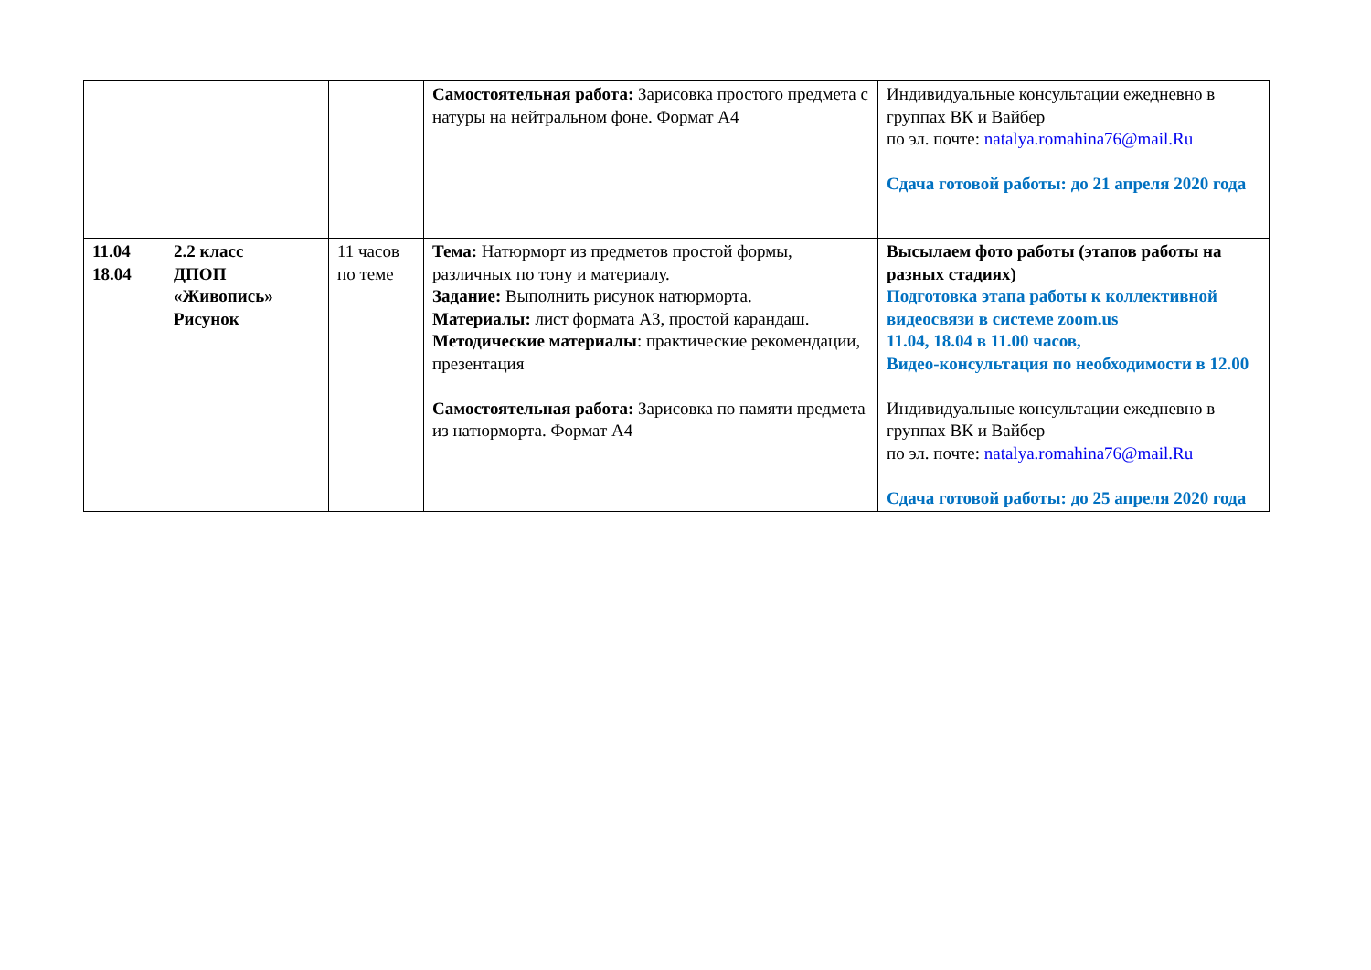| | | | Самостоятельная работа: Зарисовка простого предмета с натуры на нейтральном фоне. Формат А4 | Индивидуальные консультации ежедневно в группах ВК и Вайбер по эл. почте: natalya.romahina76@mail.Ru Сдача готовой работы: до 21 апреля 2020 года |
| 11.04 18.04 | 2.2 класс ДПОП «Живопись» Рисунок | 11 часов по теме | Тема: Натюрморт из предметов простой формы, различных по тону и материалу. Задание: Выполнить рисунок натюрморта. Материалы: лист формата А3, простой карандаш. Методические материалы : практические рекомендации, презентация Самостоятельная работа: Зарисовка по памяти предмета из натюрморта. Формат А4 | Высылаем фото работы (этапов работы на разных стадиях) Подготовка этапа работы к коллективной видеосвязи в системе zoom.us 11.04, 18.04 в 11.00 часов, Видео-консультация по необходимости в 12.00 Индивидуальные консультации ежедневно в группах ВК и Вайбер по эл. почте: natalya.romahina76@mail.Ru Сдача готовой работы: до 25 апреля 2020 года |